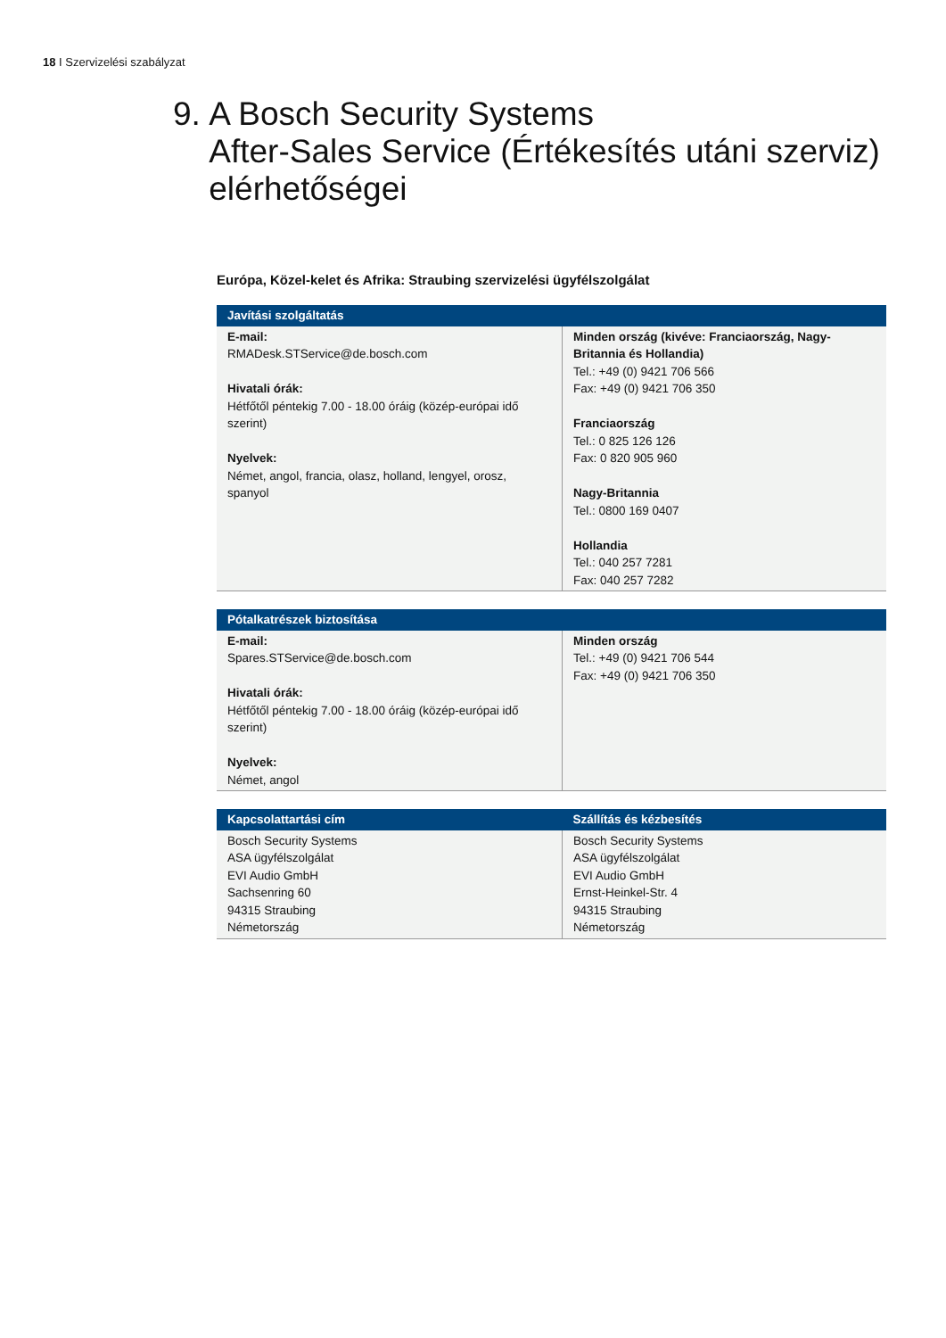18 I Szervizelési szabályzat
9. A Bosch Security Systems
After-Sales Service (Értékesítés utáni szerviz) elérhetőségei
Európa, Közel-kelet és Afrika: Straubing szervizelési ügyfélszolgálat
| Javítási szolgáltatás | |
| --- | --- |
| E-mail: RMADesk.STService@de.bosch.com Hivatali órák: Hétfőtől péntekig 7.00 - 18.00 óráig (közép-európai idő szerint) Nyelvek: Német, angol, francia, olasz, holland, lengyel, orosz, spanyol | Minden ország (kivéve: Franciaország, Nagy-Britannia és Hollandia) Tel.: +49 (0) 9421 706 566 Fax: +49 (0) 9421 706 350 Franciaország Tel.: 0 825 126 126 Fax: 0 820 905 960 Nagy-Britannia Tel.: 0800 169 0407 Hollandia Tel.: 040 257 7281 Fax: 040 257 7282 |
| Pótalkatrészek biztosítása | |
| --- | --- |
| E-mail: Spares.STService@de.bosch.com Hivatali órák: Hétfőtől péntekig 7.00 - 18.00 óráig (közép-európai idő szerint) Nyelvek: Német, angol | Minden ország Tel.: +49 (0) 9421 706 544 Fax: +49 (0) 9421 706 350 |
| Kapcsolattartási cím | Szállítás és kézbesítés |
| --- | --- |
| Bosch Security Systems ASA ügyfélszolgálat EVI Audio GmbH Sachsenring 60 94315 Straubing Németország | Bosch Security Systems ASA ügyfélszolgálat EVI Audio GmbH Ernst-Heinkel-Str. 4 94315 Straubing Németország |